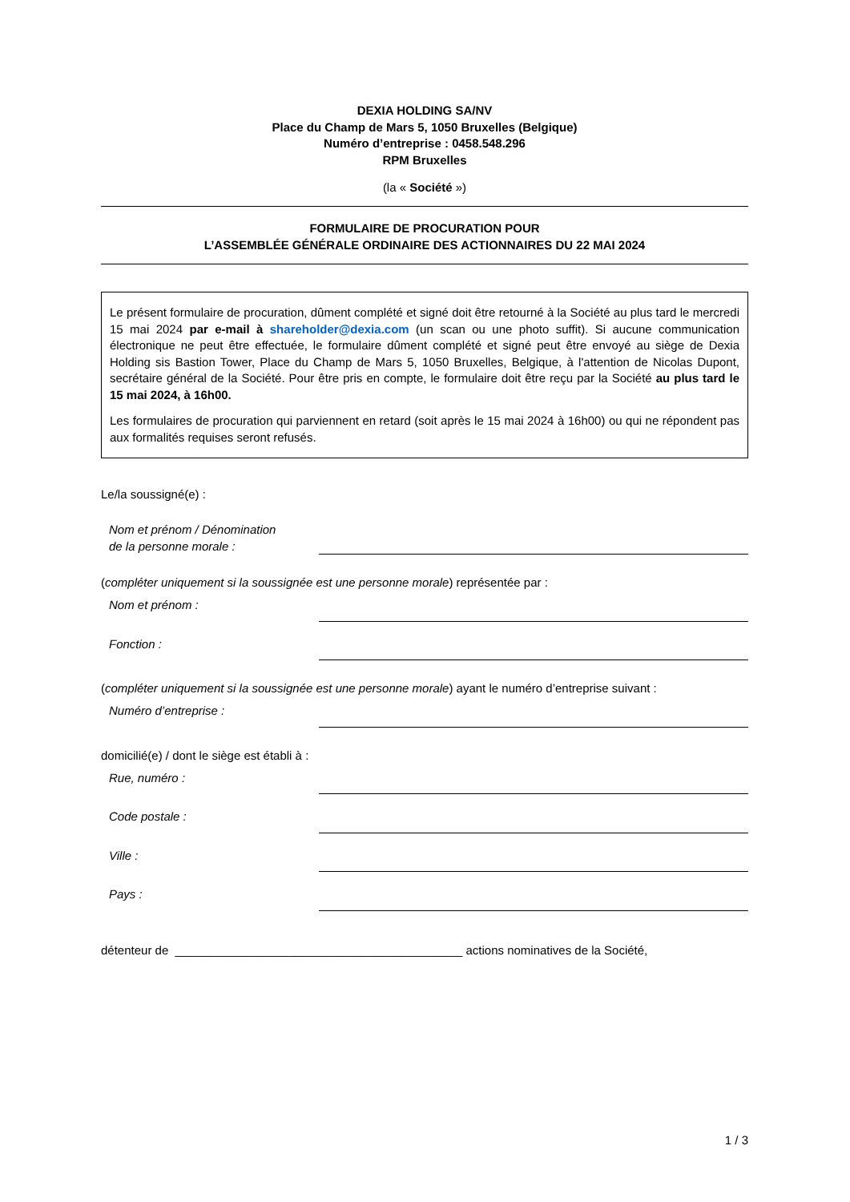DEXIA HOLDING SA/NV
Place du Champ de Mars 5, 1050 Bruxelles (Belgique)
Numéro d’entreprise : 0458.548.296
RPM Bruxelles
(la « Société »)
FORMULAIRE DE PROCURATION POUR
L’ASSEMBLÉE GÉNÉRALE ORDINAIRE DES ACTIONNAIRES DU 22 MAI 2024
Le présent formulaire de procuration, dûment complété et signé doit être retourné à la Société au plus tard le mercredi 15 mai 2024 par e-mail à shareholder@dexia.com (un scan ou une photo suffit). Si aucune communication électronique ne peut être effectuée, le formulaire dûment complété et signé peut être envoyé au siège de Dexia Holding sis Bastion Tower, Place du Champ de Mars 5, 1050 Bruxelles, Belgique, à l'attention de Nicolas Dupont, secrétaire général de la Société. Pour être pris en compte, le formulaire doit être reçu par la Société au plus tard le 15 mai 2024, à 16h00.
Les formulaires de procuration qui parviennent en retard (soit après le 15 mai 2024 à 16h00) ou qui ne répondent pas aux formalités requises seront refusés.
Le/la soussigné(e) :
Nom et prénom / Dénomination
de la personne morale :
(compléter uniquement si la soussignée est une personne morale) représentée par :
Nom et prénom :
Fonction :
(compléter uniquement si la soussignée est une personne morale) ayant le numéro d’entreprise suivant :
Numéro d’entreprise :
domicilié(e) / dont le siège est établi à :
Rue, numéro :
Code postale :
Ville :
Pays :
détenteur de ___________________________________________ actions nominatives de la Société,
1 / 3